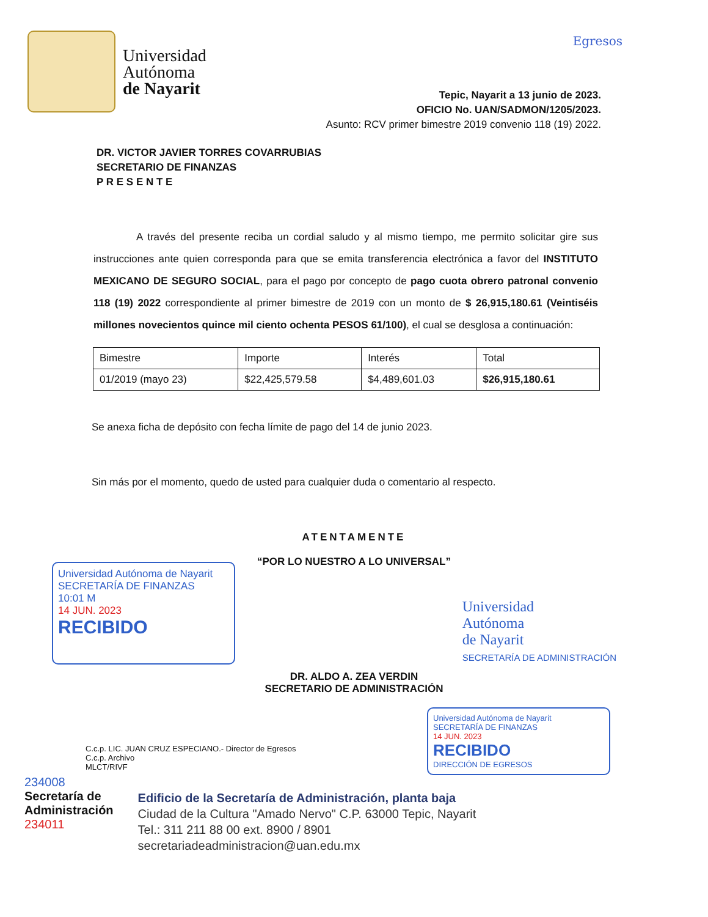Universidad
Autónoma
de Nayarit
Egresos
Tepic, Nayarit a 13 junio de 2023.
OFICIO No. UAN/SADMON/1205/2023.
Asunto: RCV primer bimestre 2019 convenio 118 (19) 2022.
DR. VICTOR JAVIER TORRES COVARRUBIAS
SECRETARIO DE FINANZAS
P R E S E N T E
A través del presente reciba un cordial saludo y al mismo tiempo, me permito solicitar gire sus instrucciones ante quien corresponda para que se emita transferencia electrónica a favor del INSTITUTO MEXICANO DE SEGURO SOCIAL, para el pago por concepto de pago cuota obrero patronal convenio 118 (19) 2022 correspondiente al primer bimestre de 2019 con un monto de $ 26,915,180.61 (Veintiséis millones novecientos quince mil ciento ochenta PESOS 61/100), el cual se desglosa a continuación:
| Bimestre | Importe | Interés | Total |
| 01/2019 (mayo 23) | $22,425,579.58 | $4,489,601.03 | $26,915,180.61 |
Se anexa ficha de depósito con fecha límite de pago del 14 de junio 2023.
Sin más por el momento, quedo de usted para cualquier duda o comentario al respecto.
ATENTAMENTE
“POR LO NUESTRO A LO UNIVERSAL”
Universidad Autónoma de Nayarit SECRETARÍA DE FINANZAS
10:01 M
14 JUN. 2023
RECIBIDO
Universidad
Autónoma
de Nayarit
SECRETARÍA DE ADMINISTRACIÓN
DR. ALDO A. ZEA VERDIN
SECRETARIO DE ADMINISTRACIÓN
C.c.p. LIC. JUAN CRUZ ESPECIANO.- Director de Egresos
C.c.p. Archivo
MLCT/RIVF
Universidad Autónoma de Nayarit SECRETARÍA DE FINANZAS
14 JUN. 2023
RECIBIDO
DIRECCIÓN DE EGRESOS
234008
Secretaría de
Administración
234011
Edificio de la Secretaría de Administración, planta baja
Ciudad de la Cultura "Amado Nervo" C.P. 63000 Tepic, Nayarit
Tel.: 311 211 88 00 ext. 8900 / 8901
secretariadeadministracion@uan.edu.mx